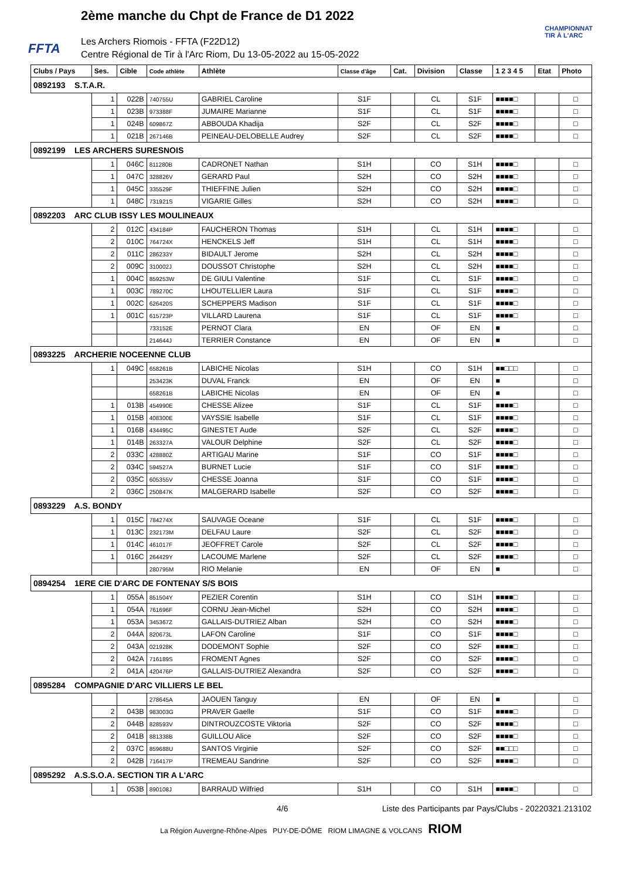FFTA
2ème manche du Chpt de France de D1 2022
Les Archers Riomois - FFTA (F22D12)
Centre Régional de Tir à l'Arc Riom, Du 13-05-2022 au 15-05-2022
CHAMPIONNAT
TIR À L'ARC
| Clubs / Pays | Ses. | Cible | Code athlète | Athlète | Classe d'âge | Cat. | Division | Classe | 1 2 3 4 5 | Etat | Photo |
| --- | --- | --- | --- | --- | --- | --- | --- | --- | --- | --- | --- |
| 0892193 S.T.A.R. | | | | | | | | | | | |
| | 1 | 022B | 740755U | GABRIEL Caroline | S1F | | CL | S1F | ■■■■□ | | □ |
| | 1 | 023B | 973388F | JUMAIRE Marianne | S1F | | CL | S1F | ■■■■□ | | □ |
| | 1 | 024B | 609867Z | ABBOUDA Khadija | S2F | | CL | S2F | ■■■■□ | | □ |
| | 1 | 021B | 267146B | PEINEAU-DELOBELLE Audrey | S2F | | CL | S2F | ■■■■□ | | □ |
| 0892199 LES ARCHERS SURESNOIS | | | | | | | | | | | |
| | 1 | 046C | 811280B | CADRONET Nathan | S1H | | CO | S1H | ■■■■□ | | □ |
| | 1 | 047C | 328826V | GERARD Paul | S2H | | CO | S2H | ■■■■□ | | □ |
| | 1 | 045C | 335529F | THIEFFINE Julien | S2H | | CO | S2H | ■■■■□ | | □ |
| | 1 | 048C | 731921S | VIGARIE Gilles | S2H | | CO | S2H | ■■■■□ | | □ |
| 0892203 ARC CLUB ISSY LES MOULINEAUX | | | | | | | | | | | |
| | 2 | 012C | 434184P | FAUCHERON Thomas | S1H | | CL | S1H | ■■■■□ | | □ |
| | 2 | 010C | 764724X | HENCKELS Jeff | S1H | | CL | S1H | ■■■■□ | | □ |
| | 2 | 011C | 286233Y | BIDAULT Jerome | S2H | | CL | S2H | ■■■■□ | | □ |
| | 2 | 009C | 310002J | DOUSSOT Christophe | S2H | | CL | S2H | ■■■■□ | | □ |
| | 1 | 004C | 859253W | DE GIULI Valentine | S1F | | CL | S1F | ■■■■□ | | □ |
| | 1 | 003C | 789270C | LHOUTELLIER Laura | S1F | | CL | S1F | ■■■■□ | | □ |
| | 1 | 002C | 626420S | SCHEPPERS Madison | S1F | | CL | S1F | ■■■■□ | | □ |
| | 1 | 001C | 615723P | VILLARD Laurena | S1F | | CL | S1F | ■■■■□ | | □ |
| | | | 733152E | PERNOT Clara | EN | | OF | EN | ■ | | □ |
| | | | 214644J | TERRIER Constance | EN | | OF | EN | ■ | | □ |
| 0893225 ARCHERIE NOCEENNE CLUB | | | | | | | | | | | |
| | 1 | 049C | 658261B | LABICHE Nicolas | S1H | | CO | S1H | ■■□□□ | | □ |
| | | | 253423K | DUVAL Franck | EN | | OF | EN | ■ | | □ |
| | | | 658261B | LABICHE Nicolas | EN | | OF | EN | ■ | | □ |
| | 1 | 013B | 454990E | CHESSE Alizee | S1F | | CL | S1F | ■■■■□ | | □ |
| | 1 | 015B | 408300E | VAYSSIE Isabelle | S1F | | CL | S1F | ■■■■□ | | □ |
| | 1 | 016B | 434495C | GINESTET Aude | S2F | | CL | S2F | ■■■■□ | | □ |
| | 1 | 014B | 263327A | VALOUR Delphine | S2F | | CL | S2F | ■■■■□ | | □ |
| | 2 | 033C | 428880Z | ARTIGAU Marine | S1F | | CO | S1F | ■■■■□ | | □ |
| | 2 | 034C | 594527A | BURNET Lucie | S1F | | CO | S1F | ■■■■□ | | □ |
| | 2 | 035C | 605355V | CHESSE Joanna | S1F | | CO | S1F | ■■■■□ | | □ |
| | 2 | 036C | 250847K | MALGERARD Isabelle | S2F | | CO | S2F | ■■■■□ | | □ |
| 0893229 A.S. BONDY | | | | | | | | | | | |
| | 1 | 015C | 784274X | SAUVAGE Oceane | S1F | | CL | S1F | ■■■■□ | | □ |
| | 1 | 013C | 232173M | DELFAU Laure | S2F | | CL | S2F | ■■■■□ | | □ |
| | 1 | 014C | 461017F | JEOFFRET Carole | S2F | | CL | S2F | ■■■■□ | | □ |
| | 1 | 016C | 264429Y | LACOUME Marlene | S2F | | CL | S2F | ■■■■□ | | □ |
| | | | 280795M | RIO Melanie | EN | | OF | EN | ■ | | □ |
| 0894254 1ERE CIE D'ARC DE FONTENAY S/S BOIS | | | | | | | | | | | |
| | 1 | 055A | 851504Y | PEZIER Corentin | S1H | | CO | S1H | ■■■■□ | | □ |
| | 1 | 054A | 761696F | CORNU Jean-Michel | S2H | | CO | S2H | ■■■■□ | | □ |
| | 1 | 053A | 345367Z | GALLAIS-DUTRIEZ Alban | S2H | | CO | S2H | ■■■■□ | | □ |
| | 2 | 044A | 820673L | LAFON Caroline | S1F | | CO | S1F | ■■■■□ | | □ |
| | 2 | 043A | 021928K | DODEMONT Sophie | S2F | | CO | S2F | ■■■■□ | | □ |
| | 2 | 042A | 716189S | FROMENT Agnes | S2F | | CO | S2F | ■■■■□ | | □ |
| | 2 | 041A | 420476P | GALLAIS-DUTRIEZ Alexandra | S2F | | CO | S2F | ■■■■□ | | □ |
| 0895284 COMPAGNIE D'ARC VILLIERS LE BEL | | | | | | | | | | | |
| | | | 278645A | JAOUEN Tanguy | EN | | OF | EN | ■ | | □ |
| | 2 | 043B | 983003G | PRAVER Gaelle | S1F | | CO | S1F | ■■■■□ | | □ |
| | 2 | 044B | 828593V | DINTROUZCOSTE Viktoria | S2F | | CO | S2F | ■■■■□ | | □ |
| | 2 | 041B | 881338B | GUILLOU Alice | S2F | | CO | S2F | ■■■■□ | | □ |
| | 2 | 037C | 859688U | SANTOS Virginie | S2F | | CO | S2F | ■■□□□ | | □ |
| | 2 | 042B | 716417P | TREMEAU Sandrine | S2F | | CO | S2F | ■■■■□ | | □ |
| 0895292 A.S.S.O.A. SECTION TIR A L'ARC | | | | | | | | | | | |
| | 1 | 053B | 890108J | BARRAUD Wilfried | S1H | | CO | S1H | ■■■■□ | | □ |
4/6 Liste des Participants par Pays/Clubs - 20220321.213102
La Région Auvergne-Rhône-Alpes PUY-DE-DÔME RIOM LIMAGNE & VOLCANS RIOM